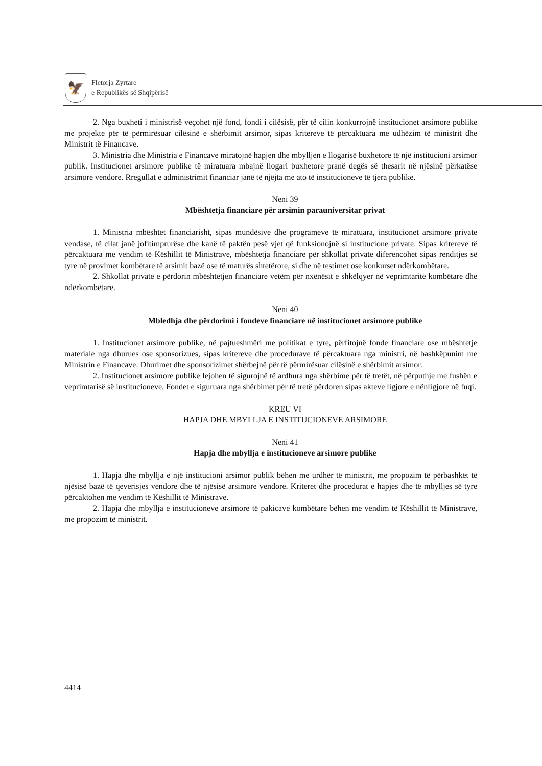🦅
Fletorja Zyrtare
e Republikës së Shqipërisë
2. Nga buxheti i ministrisë veçohet një fond, fondi i cilësisë, për të cilin konkurrojnë institucionet arsimore publike me projekte për të përmirësuar cilësinë e shërbimit arsimor, sipas kritereve të përcaktuara me udhëzim të ministrit dhe Ministrit të Financave.
3. Ministria dhe Ministria e Financave miratojnë hapjen dhe mbylljen e llogarisë buxhetore të një institucioni arsimor publik. Institucionet arsimore publike të miratuara mbajnë llogari buxhetore pranë degës së thesarit në njësinë përkatëse arsimore vendore. Rregullat e administrimit financiar janë të njëjta me ato të institucioneve të tjera publike.
Neni 39
Mbështetja financiare për arsimin parauniversitar privat
1. Ministria mbështet financiarisht, sipas mundësive dhe programeve të miratuara, institucionet arsimore private vendase, të cilat janë jofitimprurëse dhe kanë të paktën pesë vjet që funksionojnë si institucione private. Sipas kritereve të përcaktuara me vendim të Këshillit të Ministrave, mbështetja financiare për shkollat private diferencohet sipas renditjes së tyre në provimet kombëtare të arsimit bazë ose të maturës shtetërore, si dhe në testimet ose konkurset ndërkombëtare.
2. Shkollat private e përdorin mbështetjen financiare vetëm për nxënësit e shkëlqyer në veprimtaritë kombëtare dhe ndërkombëtare.
Neni 40
Mbledhja dhe përdorimi i fondeve financiare në institucionet arsimore publike
1. Institucionet arsimore publike, në pajtueshmëri me politikat e tyre, përfitojnë fonde financiare ose mbështetje materiale nga dhurues ose sponsorizues, sipas kritereve dhe procedurave të përcaktuara nga ministri, në bashkëpunim me Ministrin e Financave. Dhurimet dhe sponsorizimet shërbejnë për të përmirësuar cilësinë e shërbimit arsimor.
2. Institucionet arsimore publike lejohen të sigurojnë të ardhura nga shërbime për të tretët, në përputhje me fushën e veprimtarisë së institucioneve. Fondet e siguruara nga shërbimet për të tretë përdoren sipas akteve ligjore e nënligjore në fuqi.
KREU VI
HAPJA DHE MBYLLJA E INSTITUCIONEVE ARSIMORE
Neni 41
Hapja dhe mbyllja e institucioneve arsimore publike
1. Hapja dhe mbyllja e një institucioni arsimor publik bëhen me urdhër të ministrit, me propozim të përbashkët të njësisë bazë të qeverisjes vendore dhe të njësisë arsimore vendore. Kriteret dhe procedurat e hapjes dhe të mbylljes së tyre përcaktohen me vendim të Këshillit të Ministrave.
2. Hapja dhe mbyllja e institucioneve arsimore të pakicave kombëtare bëhen me vendim të Këshillit të Ministrave, me propozim të ministrit.
4414